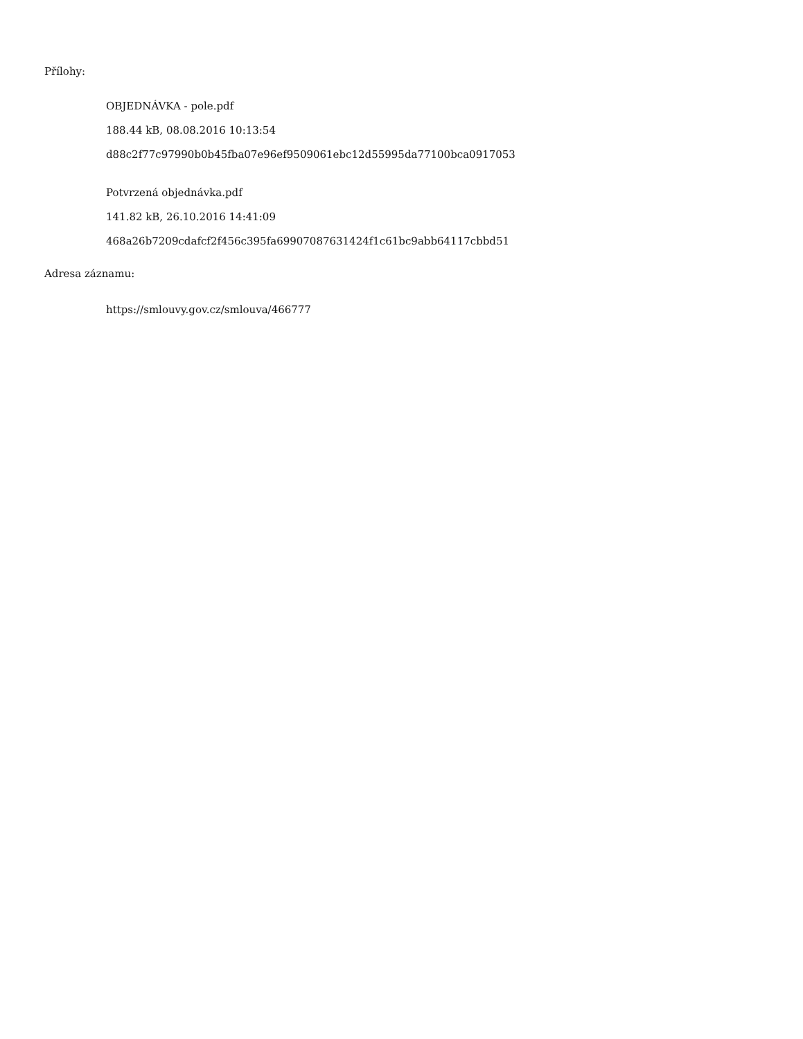Přílohy:
OBJEDNÁVKA - pole.pdf
188.44 kB, 08.08.2016 10:13:54
d88c2f77c97990b0b45fba07e96ef9509061ebc12d55995da77100bca0917053
Potvrzená objednávka.pdf
141.82 kB, 26.10.2016 14:41:09
468a26b7209cdafcf2f456c395fa69907087631424f1c61bc9abb64117cbbd51
Adresa záznamu:
https://smlouvy.gov.cz/smlouva/466777